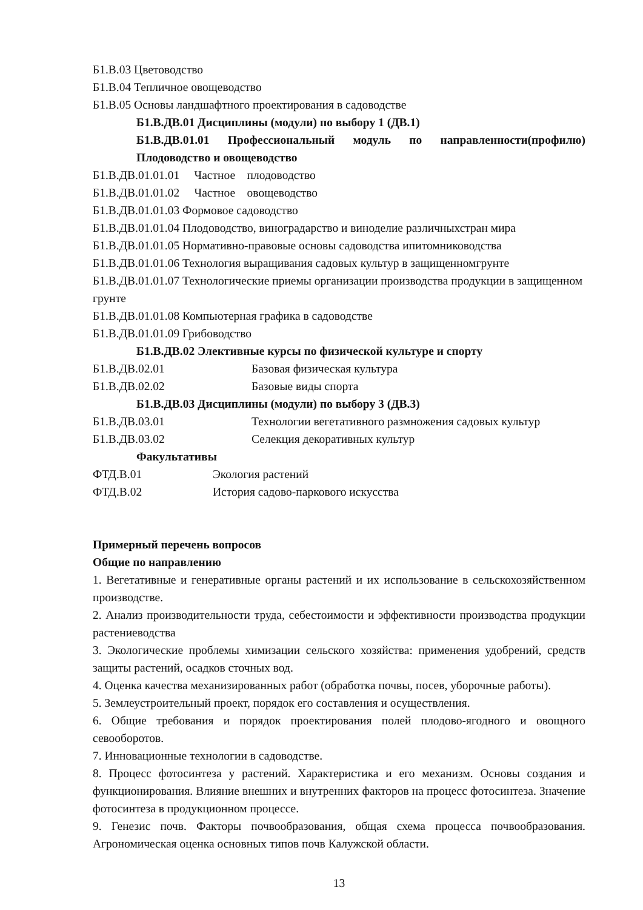Б1.В.03 Цветоводство
Б1.В.04 Тепличное овощеводство
Б1.В.05 Основы ландшафтного проектирования в садоводстве
Б1.В.ДВ.01 Дисциплины (модули) по выбору 1 (ДВ.1)
Б1.В.ДВ.01.01 Профессиональный модуль по направленности(профилю) Плодоводство и овощеводство
Б1.В.ДВ.01.01.01 Частное плодоводство
Б1.В.ДВ.01.01.02 Частное овощеводство
Б1.В.ДВ.01.01.03 Формовое садоводство
Б1.В.ДВ.01.01.04 Плодоводство, виноградарство и виноделие различныхстран мира
Б1.В.ДВ.01.01.05 Нормативно-правовые основы садоводства ипитомниководства
Б1.В.ДВ.01.01.06 Технология выращивания садовых культур в защищенномгрунте
Б1.В.ДВ.01.01.07 Технологические приемы организации производства продукции в защищенном грунте
Б1.В.ДВ.01.01.08 Компьютерная графика в садоводстве
Б1.В.ДВ.01.01.09 Грибоводство
Б1.В.ДВ.02 Элективные курсы по физической культуре и спорту
Б1.В.ДВ.02.01 Базовая физическая культура
Б1.В.ДВ.02.02 Базовые виды спорта
Б1.В.ДВ.03 Дисциплины (модули) по выбору 3 (ДВ.3)
Б1.В.ДВ.03.01 Технологии вегетативного размножения садовых культур
Б1.В.ДВ.03.02 Селекция декоративных культур
Факультативы
ФТД.В.01 Экология растений
ФТД.В.02 История садово-паркового искусства
Примерный перечень вопросов
Общие по направлению
1. Вегетативные и генеративные органы растений и их использование в сельскохозяйственном производстве.
2. Анализ производительности труда, себестоимости и эффективности производства продукции растениеводства
3. Экологические проблемы химизации сельского хозяйства: применения удобрений, средств защиты растений, осадков сточных вод.
4. Оценка качества механизированных работ (обработка почвы, посев, уборочные работы).
5. Землеустроительный проект, порядок его составления и осуществления.
6. Общие требования и порядок проектирования полей плодово-ягодного и овощного севооборотов.
7. Инновационные технологии в садоводстве.
8. Процесс фотосинтеза у растений. Характеристика и его механизм. Основы создания и функционирования. Влияние внешних и внутренних факторов на процесс фотосинтеза. Значение фотосинтеза в продукционном процессе.
9. Генезис почв. Факторы почвообразования, общая схема процесса почвообразования. Агрономическая оценка основных типов почв Калужской области.
13